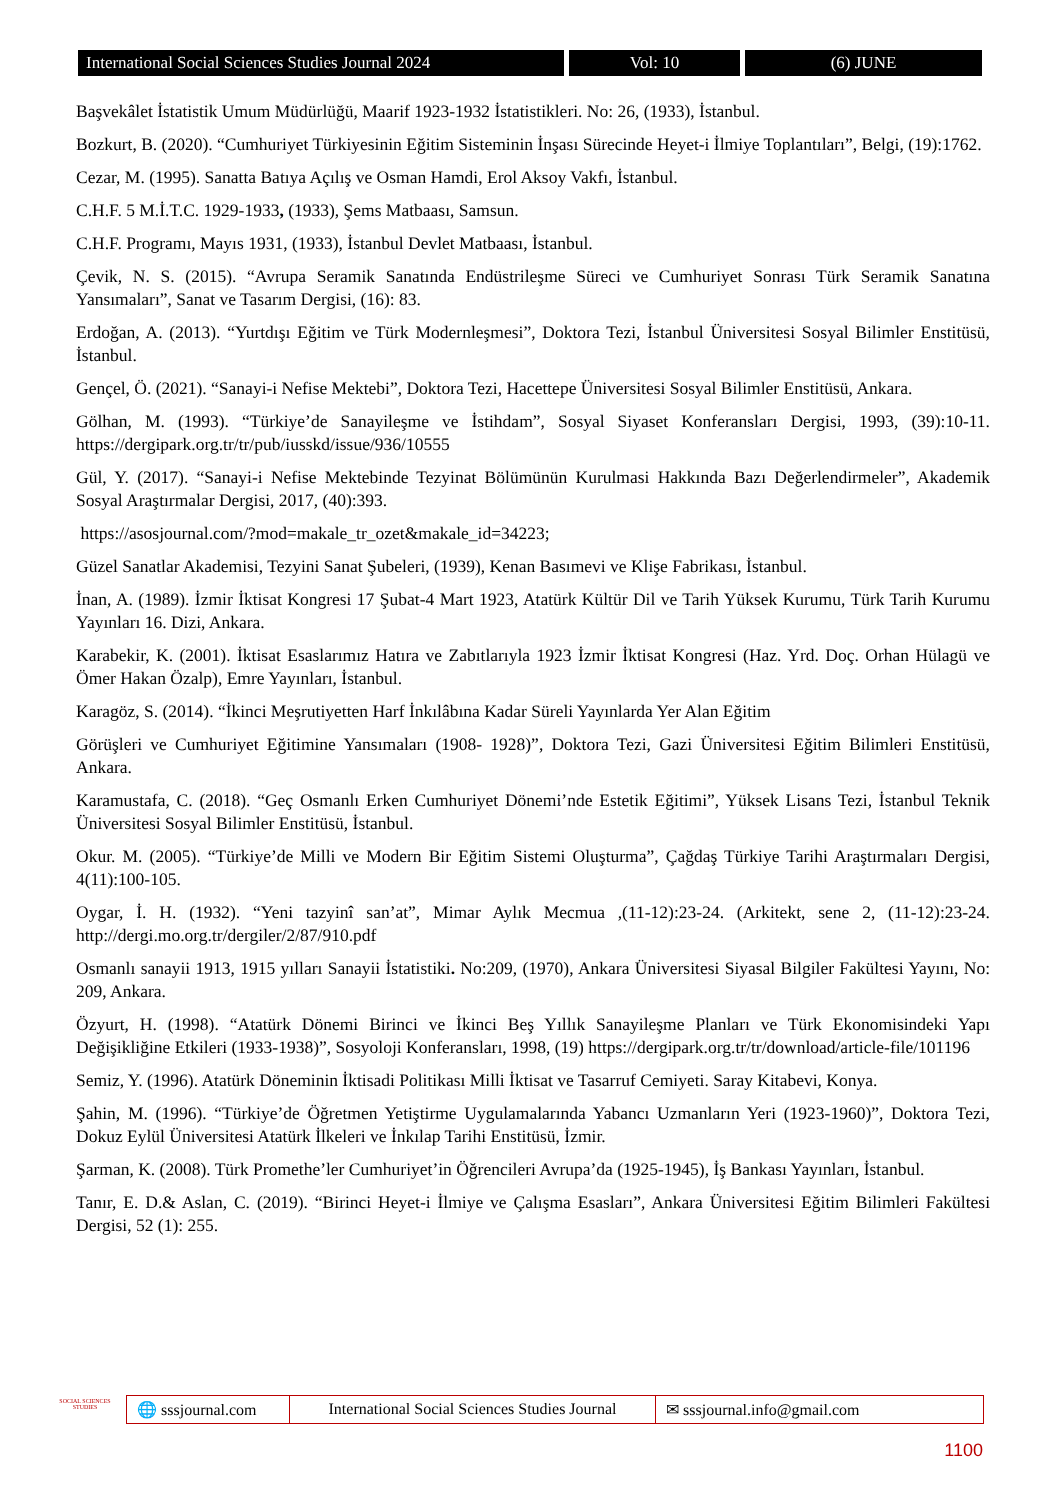International Social Sciences Studies Journal 2024
Vol: 10 (6) JUNE
Başvekâlet İstatistik Umum Müdürlüğü, Maarif 1923-1932 İstatistikleri. No: 26, (1933), İstanbul.
Bozkurt, B. (2020). “Cumhuriyet Türkiyesinin Eğitim Sisteminin İnşası Sürecinde Heyet-i İlmiye Toplantıları”, Belgi, (19):1762.
Cezar, M. (1995). Sanatta Batıya Açılış ve Osman Hamdi, Erol Aksoy Vakfı, İstanbul.
C.H.F. 5 M.İ.T.C. 1929-1933, (1933), Şems Matbaası, Samsun.
C.H.F. Programı, Mayıs 1931, (1933), İstanbul Devlet Matbaası, İstanbul.
Çevik, N. S. (2015). “Avrupa Seramik Sanatında Endüstrileşme Süreci ve Cumhuriyet Sonrası Türk Seramik Sanatına Yansımaları”, Sanat ve Tasarım Dergisi, (16): 83.
Erdoğan, A. (2013). “Yurtdışı Eğitim ve Türk Modernleşmesi”, Doktora Tezi, İstanbul Üniversitesi Sosyal Bilimler Enstitüsü, İstanbul.
Gençel, Ö. (2021). “Sanayi-i Nefise Mektebi”, Doktora Tezi, Hacettepe Üniversitesi Sosyal Bilimler Enstitüsü, Ankara.
Gölhan, M. (1993). “Türkiye’de Sanayileşme ve İstihdam”, Sosyal Siyaset Konferansları Dergisi, 1993, (39):10-11. https://dergipark.org.tr/tr/pub/iusskd/issue/936/10555
Gül, Y. (2017). “Sanayi-i Nefise Mektebinde Tezyinat Bölümünün Kurulmasi Hakkında Bazı Değerlendirmeler”, Akademik Sosyal Araştırmalar Dergisi, 2017, (40):393.
https://asosjournal.com/?mod=makale_tr_ozet&makale_id=34223;
Güzel Sanatlar Akademisi, Tezyini Sanat Şubeleri, (1939), Kenan Basımevi ve Klişe Fabrikası, İstanbul.
İnan, A. (1989). İzmir İktisat Kongresi 17 Şubat-4 Mart 1923, Atatürk Kültür Dil ve Tarih Yüksek Kurumu, Türk Tarih Kurumu Yayınları 16. Dizi, Ankara.
Karabekir, K. (2001). İktisat Esaslarımız Hatıra ve Zabıtlarıyla 1923 İzmir İktisat Kongresi (Haz. Yrd. Doç. Orhan Hülagü ve Ömer Hakan Özalp), Emre Yayınları, İstanbul.
Karagöz, S. (2014). “İkinci Meşrutiyetten Harf İnkılâbına Kadar Süreli Yayınlarda Yer Alan Eğitim
Görüşleri ve Cumhuriyet Eğitimine Yansımaları (1908- 1928)”, Doktora Tezi, Gazi Üniversitesi Eğitim Bilimleri Enstitüsü, Ankara.
Karamustafa, C. (2018). “Geç Osmanlı Erken Cumhuriyet Dönemi’nde Estetik Eğitimi”, Yüksek Lisans Tezi, İstanbul Teknik Üniversitesi Sosyal Bilimler Enstitüsü, İstanbul.
Okur. M. (2005). “Türkiye’de Milli ve Modern Bir Eğitim Sistemi Oluşturma”, Çağdaş Türkiye Tarihi Araştırmaları Dergisi, 4(11):100-105.
Oygar, İ. H. (1932). “Yeni tazyinî san’at”, Mimar Aylık Mecmua ,(11-12):23-24. (Arkitekt, sene 2, (11-12):23-24. http://dergi.mo.org.tr/dergiler/2/87/910.pdf
Osmanlı sanayii 1913, 1915 yılları Sanayii İstatistiki. No:209, (1970), Ankara Üniversitesi Siyasal Bilgiler Fakültesi Yayını, No: 209, Ankara.
Özyurt, H. (1998). “Atatürk Dönemi Birinci ve İkinci Beş Yıllık Sanayileşme Planları ve Türk Ekonomisindeki Yapı Değişikliğine Etkileri (1933-1938)”, Sosyoloji Konferansları, 1998, (19) https://dergipark.org.tr/tr/download/article-file/101196
Semiz, Y. (1996). Atatürk Döneminin İktisadi Politikası Milli İktisat ve Tasarruf Cemiyeti. Saray Kitabevi, Konya.
Şahin, M. (1996). “Türkiye’de Öğretmen Yetiştirme Uygulamalarında Yabancı Uzmanların Yeri (1923-1960)”, Doktora Tezi, Dokuz Eylül Üniversitesi Atatürk İlkeleri ve İnkılap Tarihi Enstitüsü, İzmir.
Şarman, K. (2008). Türk Promethe’ler Cumhuriyet’in Öğrencileri Avrupa’da (1925-1945), İş Bankası Yayınları, İstanbul.
Tanır, E. D.& Aslan, C. (2019). “Birinci Heyet-i İlmiye ve Çalışma Esasları”, Ankara Üniversitesi Eğitim Bilimleri Fakültesi Dergisi, 52 (1): 255.
SOCIAL SCIENCES STUDIES
🌐 sssjournal.com
International Social Sciences Studies Journal
✉ sssjournal.info@gmail.com
1100